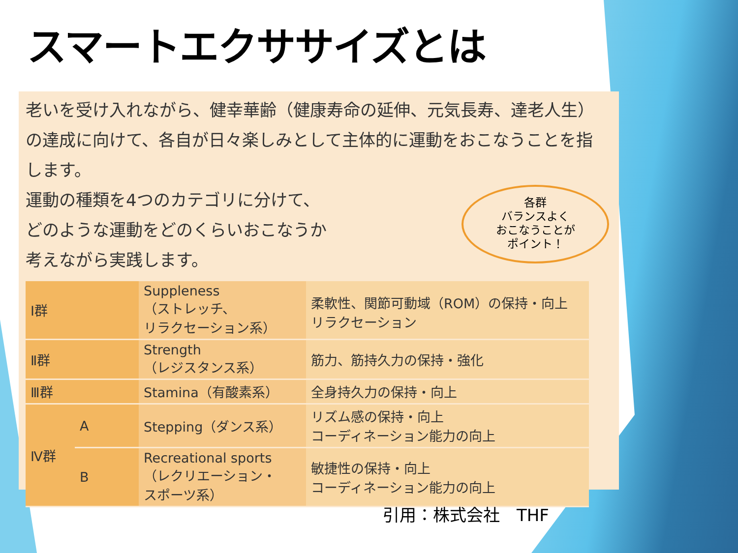スマートエクササイズとは
老いを受け入れながら、健幸華齢（健康寿命の延伸、元気長寿、達老人生）の達成に向けて、各自が日々楽しみとして主体的に運動をおこなうことを指します。
運動の種類を4つのカテゴリに分けて、
どのような運動をどのくらいおこなうか
考えながら実践します。
各群
バランスよく
おこなうことが
ポイント！
| Ⅰ群 | | Suppleness （ストレッチ、 リラクセーション系） | 柔軟性、関節可動域（ROM）の保持・向上 リラクセーション |
| Ⅱ群 | | Strength （レジスタンス系） | 筋力、筋持久力の保持・強化 |
| Ⅲ群 | | Stamina（有酸素系） | 全身持久力の保持・向上 |
| Ⅳ群 | A | Stepping（ダンス系） | リズム感の保持・向上 コーディネーション能力の向上 |
| | B | Recreational sports （レクリエーション・ スポーツ系） | 敏捷性の保持・向上 コーディネーション能力の向上 |
引用：株式会社　THF